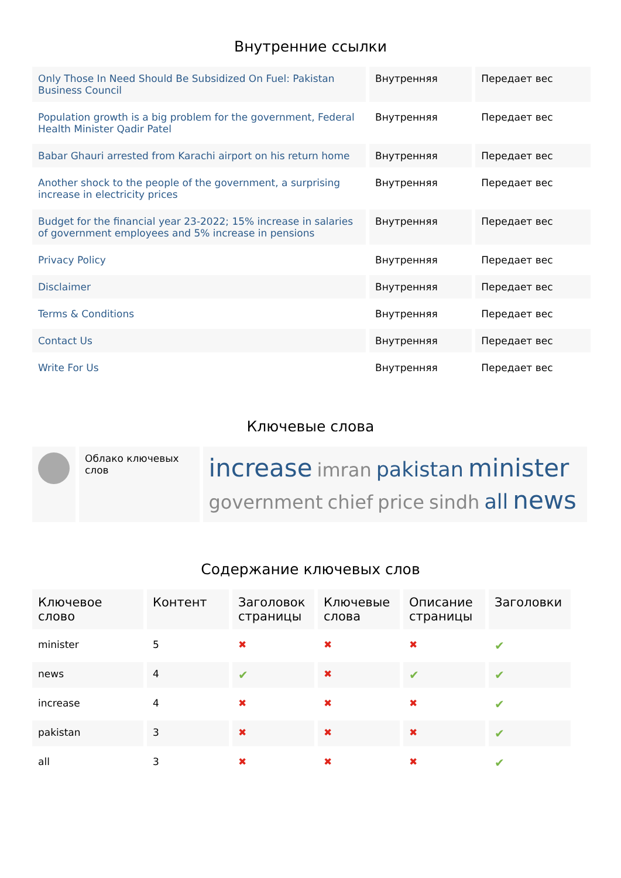Внутренние ссылки
| Only Those In Need Should Be Subsidized On Fuel: Pakistan Business Council | Внутренняя | Передает вес |
| Population growth is a big problem for the government, Federal Health Minister Qadir Patel | Внутренняя | Передает вес |
| Babar Ghauri arrested from Karachi airport on his return home | Внутренняя | Передает вес |
| Another shock to the people of the government, a surprising increase in electricity prices | Внутренняя | Передает вес |
| Budget for the financial year 23-2022; 15% increase in salaries of government employees and 5% increase in pensions | Внутренняя | Передает вес |
| Privacy Policy | Внутренняя | Передает вес |
| Disclaimer | Внутренняя | Передает вес |
| Terms & Conditions | Внутренняя | Передает вес |
| Contact Us | Внутренняя | Передает вес |
| Write For Us | Внутренняя | Передает вес |
Ключевые слова
| | Облако ключевых слов | increase imran pakistan minister government chief price sindh all news |
Содержание ключевых слов
| Ключевое слово | Контент | Заголовок страницы | Ключевые слова | Описание страницы | Заголовки |
| --- | --- | --- | --- | --- | --- |
| minister | 5 | ✖ | ✖ | ✖ | ✔ |
| news | 4 | ✔ | ✖ | ✔ | ✔ |
| increase | 4 | ✖ | ✖ | ✖ | ✔ |
| pakistan | 3 | ✖ | ✖ | ✖ | ✔ |
| all | 3 | ✖ | ✖ | ✖ | ✔ |